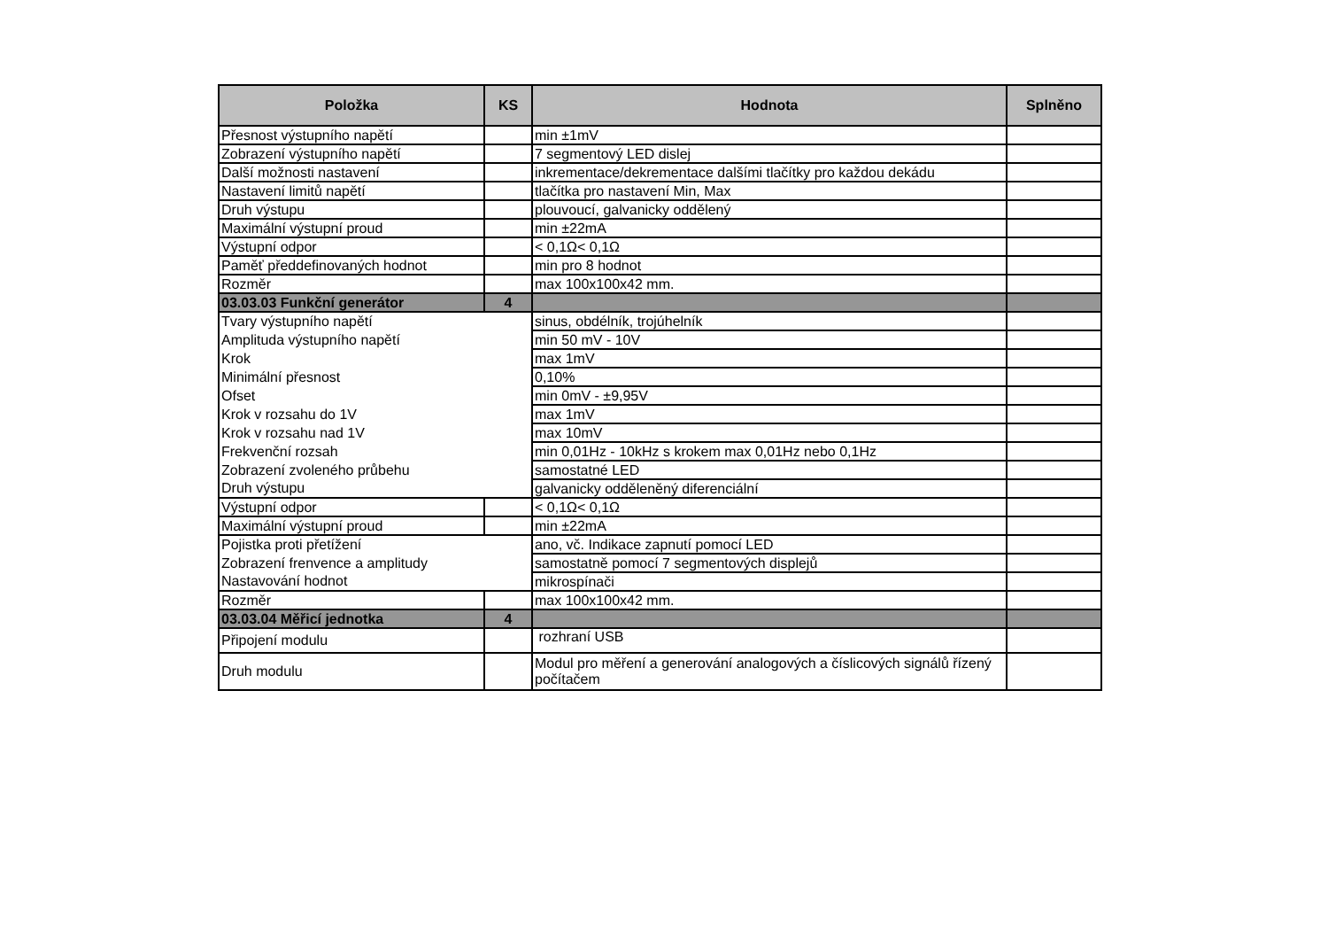| Položka | KS | Hodnota | Splněno |
| --- | --- | --- | --- |
| Přesnost výstupního napětí | | min ±1mV | |
| Zobrazení výstupního napětí | | 7 segmentový LED dislej | |
| Další možnosti nastavení | | inkrementace/dekrementace dalšími tlačítky pro každou dekádu | |
| Nastavení limitů napětí | | tlačítka pro nastavení Min, Max | |
| Druh výstupu | | plouvoucí, galvanicky oddělený | |
| Maximální výstupní proud | | min ±22mA | |
| Výstupní odpor | | < 0,1Ω< 0,1Ω | |
| Paměť předdefinovaných hodnot | | min pro 8 hodnot | |
| Rozměr | | max 100x100x42 mm. | |
| 03.03.03 Funkční generátor | 4 | | |
| Tvary výstupního napětí | | sinus, obdélník, trojúhelník | |
| Amplituda výstupního napětí | | min 50 mV - 10V | |
| Krok | | max 1mV | |
| Minimální přesnost | | 0,10% | |
| Ofset | | min 0mV - ±9,95V | |
| Krok v rozsahu do 1V | | max 1mV | |
| Krok v rozsahu nad 1V | | max 10mV | |
| Frekvenční rozsah | | min 0,01Hz - 10kHz s krokem max 0,01Hz nebo 0,1Hz | |
| Zobrazení zvoleného průbehu | | samostatné LED | |
| Druh výstupu | | galvanicky odděleněný diferenciální | |
| Výstupní odpor | | < 0,1Ω< 0,1Ω | |
| Maximální výstupní proud | | min ±22mA | |
| Pojistka proti přetížení | | ano, vč. Indikace zapnutí pomocí LED | |
| Zobrazení frenvence a amplitudy | | samostatně pomocí 7 segmentových displejů | |
| Nastavování hodnot | | mikrospínači | |
| Rozměr | | max 100x100x42 mm. | |
| 03.03.04 Měřicí jednotka | 4 | | |
| Připojení modulu | | rozhraní USB | |
| Druh modulu | | Modul pro měření a generování analogových a číslicových signálů řízený počítačem | |